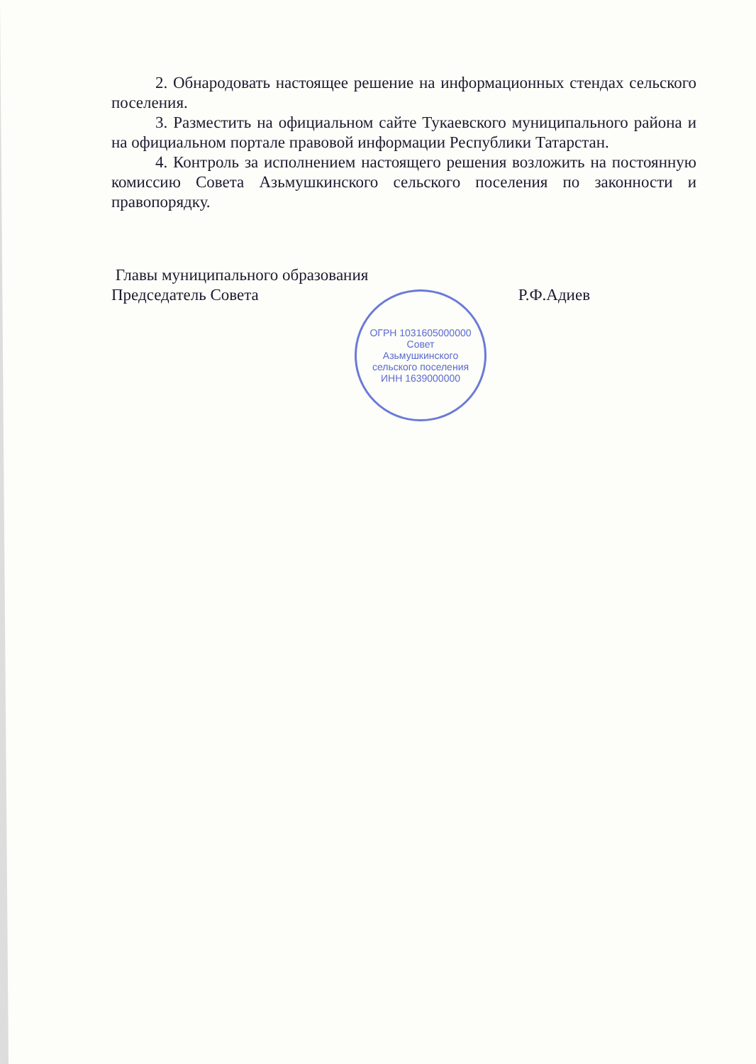ОГРН 1031605000000
Совет
Азьмушкинского
сельского поселения
ИНН 1639000000
2. Обнародовать настоящее решение на информационных стендах сельского поселения.
3. Разместить на официальном сайте Тукаевского муниципального района и на официальном портале правовой информации Республики Татарстан.
4. Контроль за исполнением настоящего решения возложить на постоянную комиссию Совета Азьмушкинского сельского поселения по законности и правопорядку.
Главы муниципального образования
Председатель Совета
Р.Ф.Адиев